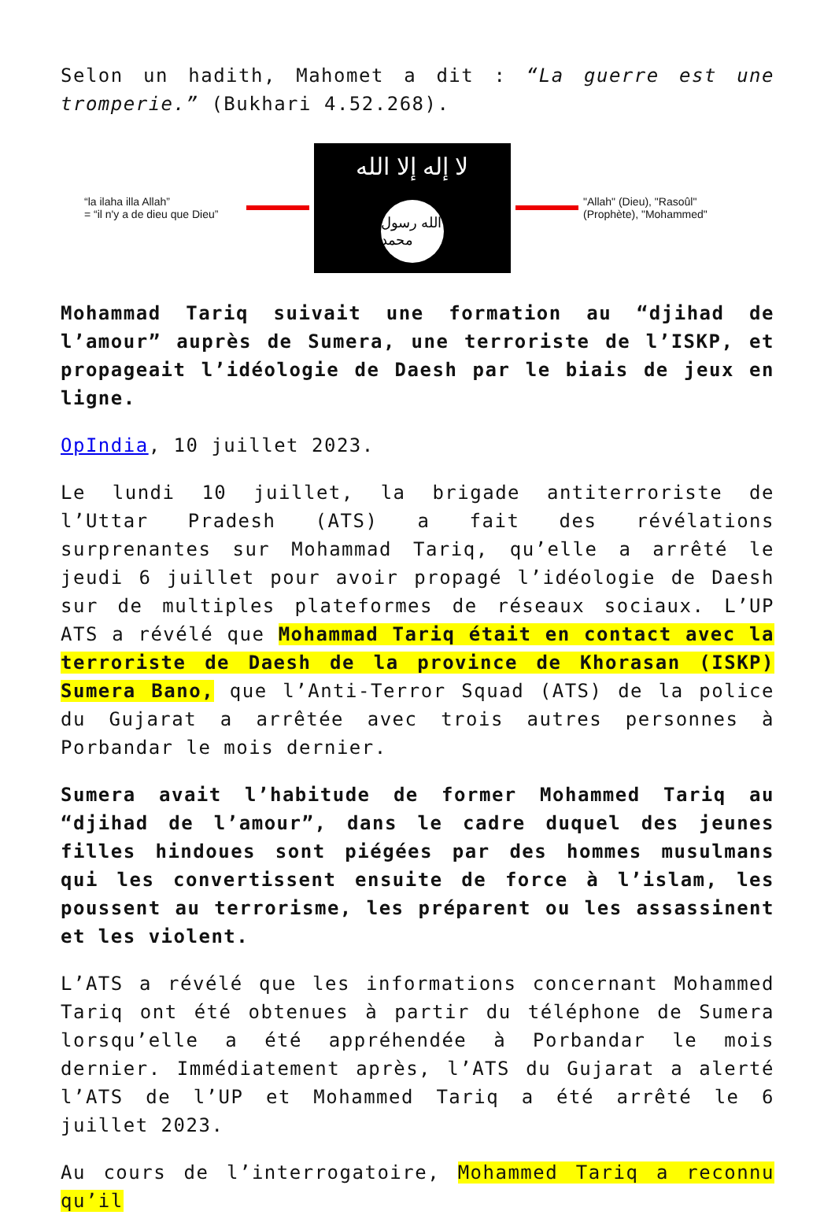Selon un hadith, Mahomet a dit : “La guerre est une tromperie.” (Bukhari 4.52.268).
“la ilaha illa Allah”
= “il n'y a de dieu que Dieu”
لا إله إلا الله
الله رسول محمد
"Allah" (Dieu), "Rasoûl"
(Prophète), "Mohammed"
Mohammad Tariq suivait une formation au “djihad de l’amour” auprès de Sumera, une terroriste de l’ISKP, et propageait l’idéologie de Daesh par le biais de jeux en ligne.
OpIndia, 10 juillet 2023.
Le lundi 10 juillet, la brigade antiterroriste de l’Uttar Pradesh (ATS) a fait des révélations surprenantes sur Mohammad Tariq, qu’elle a arrêté le jeudi 6 juillet pour avoir propagé l’idéologie de Daesh sur de multiples plateformes de réseaux sociaux. L’UP ATS a révélé que Mohammad Tariq était en contact avec la terroriste de Daesh de la province de Khorasan (ISKP) Sumera Bano, que l’Anti-Terror Squad (ATS) de la police du Gujarat a arrêtée avec trois autres personnes à Porbandar le mois dernier.
Sumera avait l’habitude de former Mohammed Tariq au “djihad de l’amour”, dans le cadre duquel des jeunes filles hindoues sont piégées par des hommes musulmans qui les convertissent ensuite de force à l’islam, les poussent au terrorisme, les préparent ou les assassinent et les violent.
L’ATS a révélé que les informations concernant Mohammed Tariq ont été obtenues à partir du téléphone de Sumera lorsqu’elle a été appréhendée à Porbandar le mois dernier. Immédiatement après, l’ATS du Gujarat a alerté l’ATS de l’UP et Mohammed Tariq a été arrêté le 6 juillet 2023.
Au cours de l’interrogatoire, Mohammed Tariq a reconnu qu’il